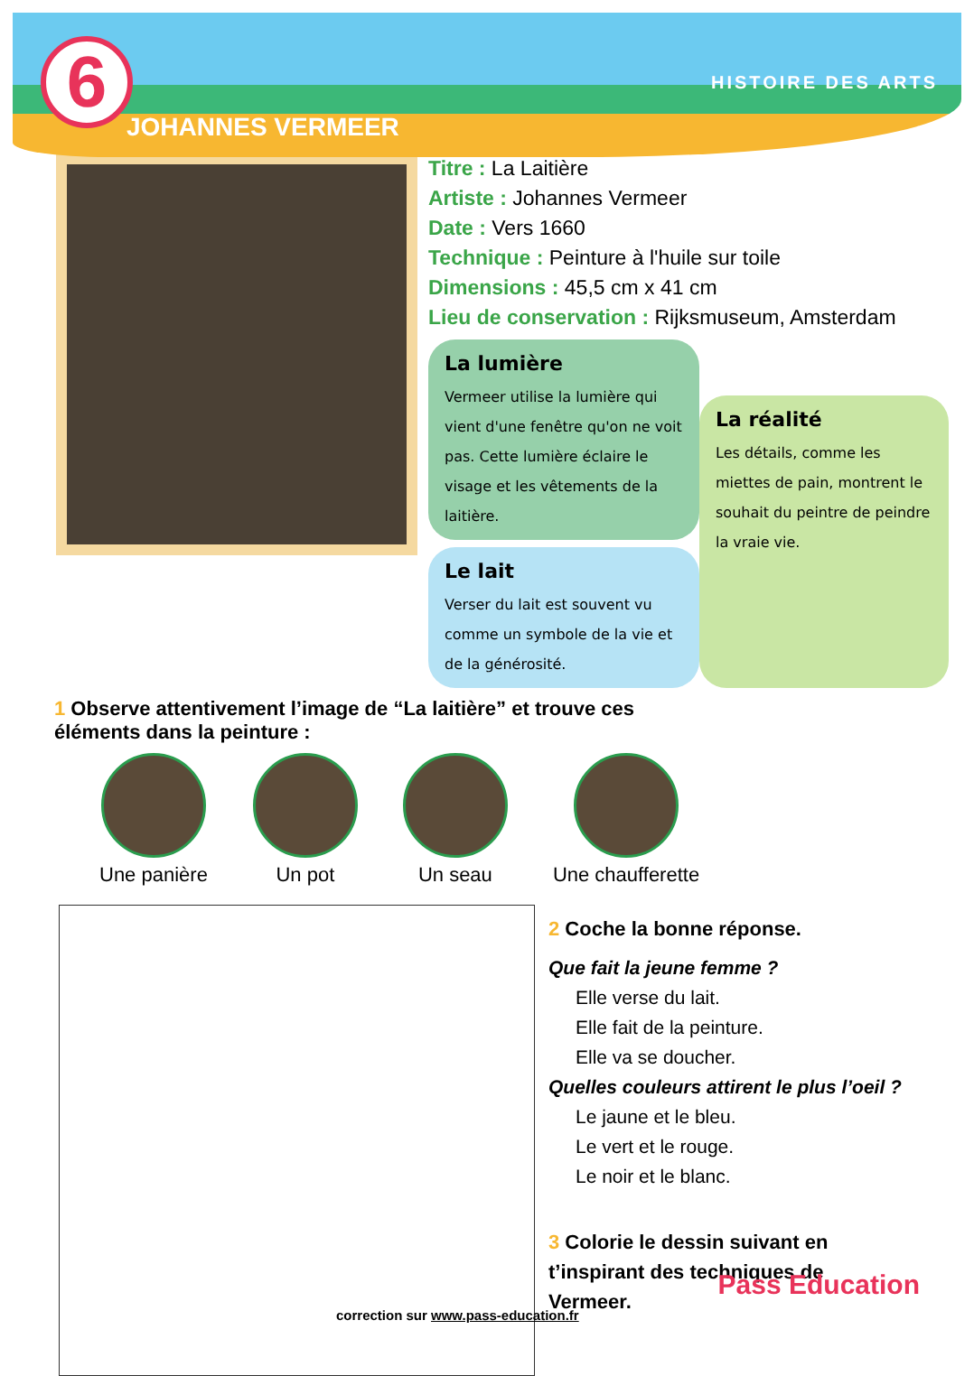6
JOHANNES VERMEER
HISTOIRE DES ARTS
Titre : La Laitière
Artiste : Johannes Vermeer
Date : Vers 1660
Technique : Peinture à l'huile sur toile
Dimensions : 45,5 cm x 41 cm
Lieu de conservation : Rijksmuseum, Amsterdam
La lumière
Vermeer utilise la lumière qui vient d'une fenêtre qu'on ne voit pas. Cette lumière éclaire le visage et les vêtements de la laitière.
Le lait
Verser du lait est souvent vu comme un symbole de la vie et de la générosité.
La réalité
Les détails, comme les miettes de pain, montrent le souhait du peintre de peindre la vraie vie.
1 Observe attentivement l’image de “La laitière” et trouve ces
éléments dans la peinture :
Une panière Un pot Un seau Une chaufferette
2 Coche la bonne réponse.
Que fait la jeune femme ?
Elle verse du lait.
Elle fait de la peinture.
Elle va se doucher.
Quelles couleurs attirent le plus l’oeil ?
Le jaune et le bleu.
Le vert et le rouge.
Le noir et le blanc.
3 Colorie le dessin suivant en
t’inspirant des techniques de
Vermeer.
correction sur www.pass-education.fr
Pass Education